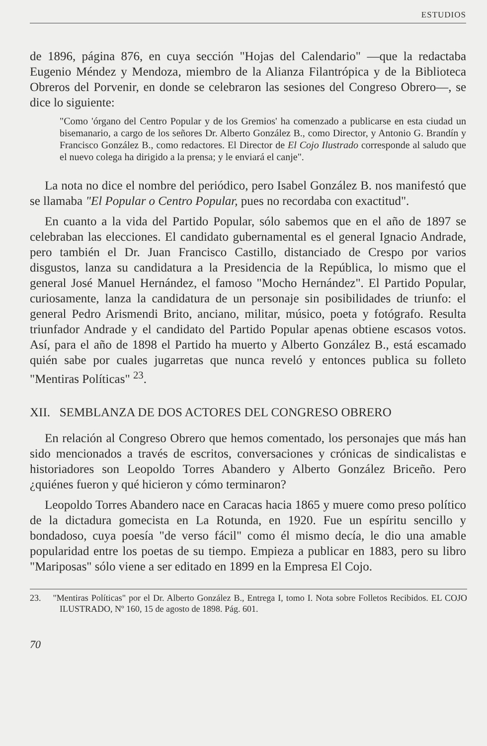ESTUDIOS
de 1896, página 876, en cuya sección "Hojas del Calendario" —que la redactaba Eugenio Méndez y Mendoza, miembro de la Alianza Filantrópica y de la Biblioteca Obreros del Porvenir, en donde se celebraron las sesiones del Congreso Obrero—, se dice lo siguiente:
"Como 'órgano del Centro Popular y de los Gremios' ha comenzado a publicarse en esta ciudad un bisemanario, a cargo de los señores Dr. Alberto González B., como Director, y Antonio G. Brandín y Francisco González B., como redactores. El Director de El Cojo Ilustrado corresponde al saludo que el nuevo colega ha dirigido a la prensa; y le enviará el canje".
La nota no dice el nombre del periódico, pero Isabel González B. nos manifestó que se llamaba "El Popular o Centro Popular, pues no recordaba con exactitud".
En cuanto a la vida del Partido Popular, sólo sabemos que en el año de 1897 se celebraban las elecciones. El candidato gubernamental es el general Ignacio Andrade, pero también el Dr. Juan Francisco Castillo, distanciado de Crespo por varios disgustos, lanza su candidatura a la Presidencia de la República, lo mismo que el general José Manuel Hernández, el famoso "Mocho Hernández". El Partido Popular, curiosamente, lanza la candidatura de un personaje sin posibilidades de triunfo: el general Pedro Arismendi Brito, anciano, militar, músico, poeta y fotógrafo. Resulta triunfador Andrade y el candidato del Partido Popular apenas obtiene escasos votos. Así, para el año de 1898 el Partido ha muerto y Alberto González B., está escamado quién sabe por cuales jugarretas que nunca reveló y entonces publica su folleto "Mentiras Políticas" <sup>23</sup>.
XII. SEMBLANZA DE DOS ACTORES DEL CONGRESO OBRERO
En relación al Congreso Obrero que hemos comentado, los personajes que más han sido mencionados a través de escritos, conversaciones y crónicas de sindicalistas e historiadores son Leopoldo Torres Abandero y Alberto González Briceño. Pero ¿quiénes fueron y qué hicieron y cómo terminaron?
Leopoldo Torres Abandero nace en Caracas hacia 1865 y muere como preso político de la dictadura gomecista en La Rotunda, en 1920. Fue un espíritu sencillo y bondadoso, cuya poesía "de verso fácil" como él mismo decía, le dio una amable popularidad entre los poetas de su tiempo. Empieza a publicar en 1883, pero su libro "Mariposas" sólo viene a ser editado en 1899 en la Empresa El Cojo.
23. "Mentiras Políticas" por el Dr. Alberto González B., Entrega I, tomo I. Nota sobre Folletos Recibidos. EL COJO ILUSTRADO, Nº 160, 15 de agosto de 1898. Pág. 601.
70